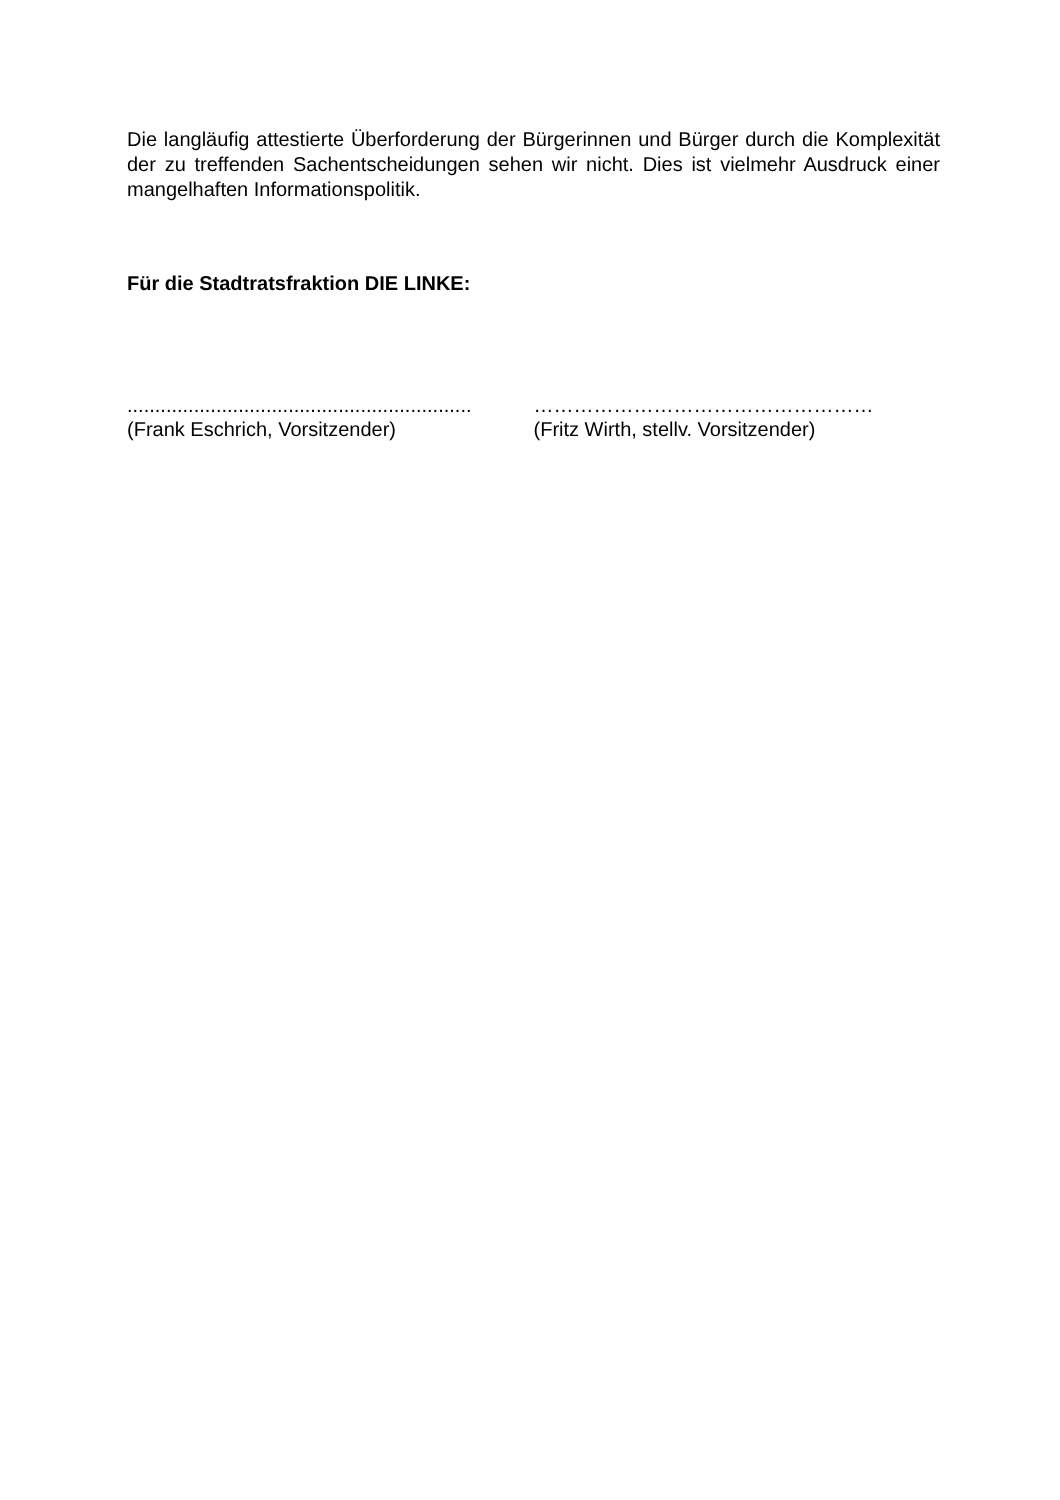Die langläufig attestierte Überforderung der Bürgerinnen und Bürger durch die Komplexität der zu treffenden Sachentscheidungen sehen wir nicht. Dies ist vielmehr Ausdruck einer mangelhaften Informationspolitik.
Für die Stadtratsfraktion DIE LINKE:
..............................................................
(Frank Eschrich, Vorsitzender)
……………………………………………
(Fritz Wirth, stellv. Vorsitzender)